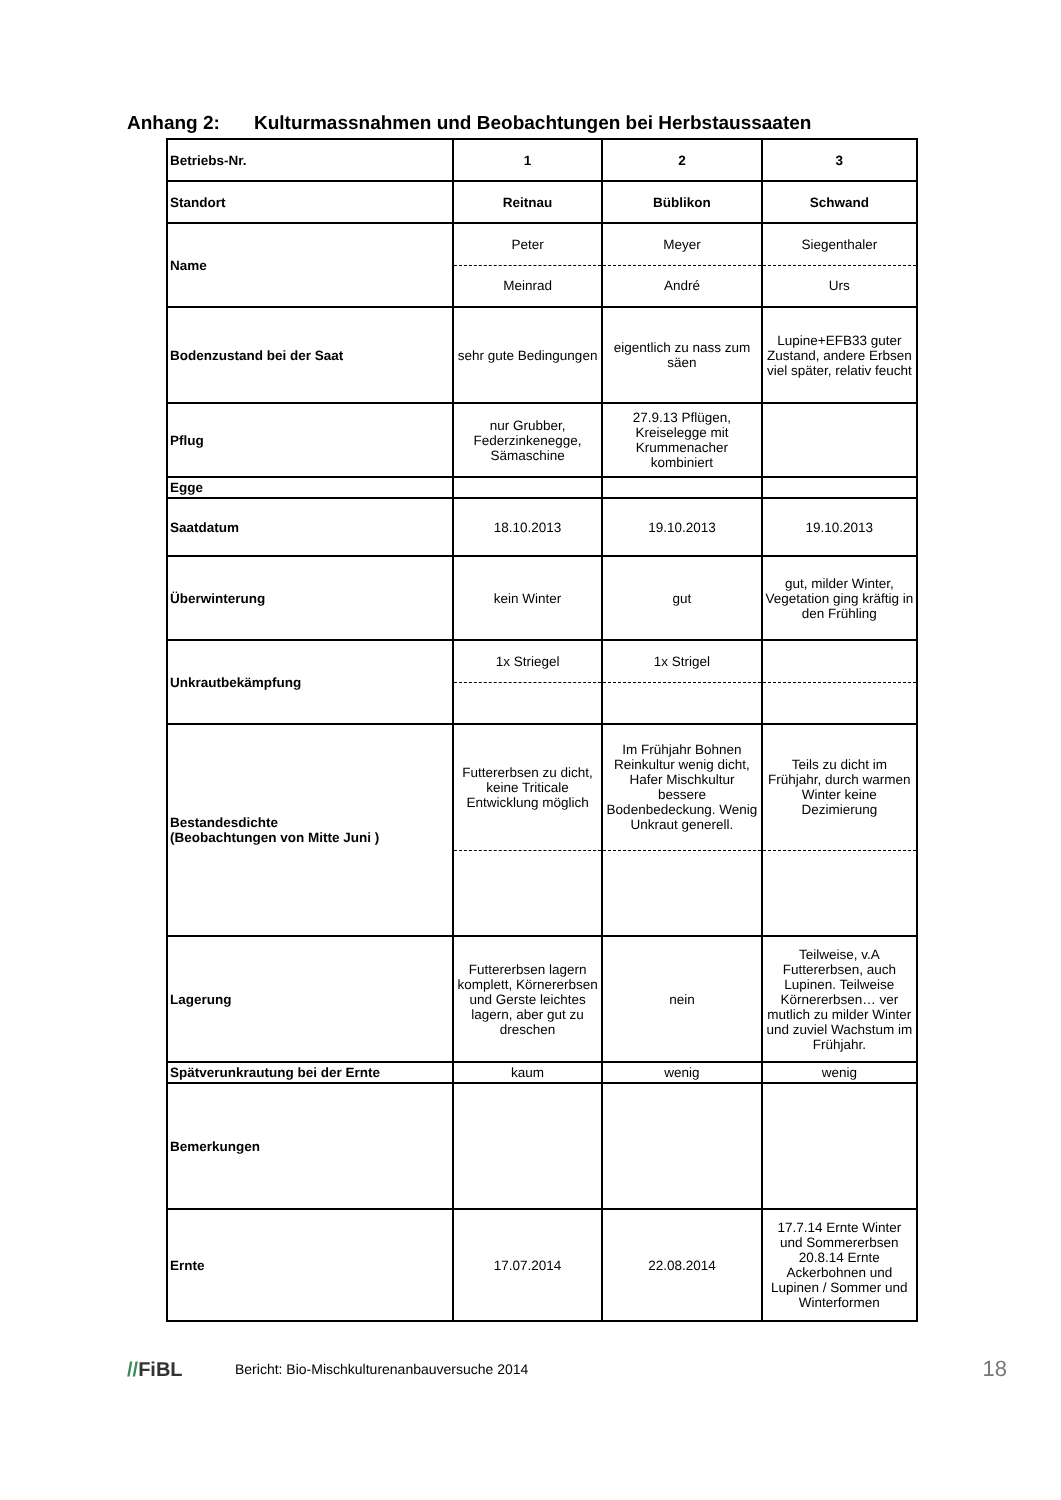Anhang 2: Kulturmassnahmen und Beobachtungen bei Herbstaussaaten
| Betriebs-Nr. | 1 | 2 | 3 |
| Standort | Reitnau | Büblikon | Schwand |
| Name | Peter | Meyer | Siegenthaler |
| | Meinrad | André | Urs |
| Bodenzustand bei der Saat | sehr gute Bedingungen | eigentlich zu nass zum säen | Lupine+EFB33 guter Zustand, andere Erbsen viel später, relativ feucht |
| Pflug | nur Grubber, Federzinkenegge, Sämaschine | 27.9.13 Pflügen, Kreiselegge mit Krummenacher kombiniert | |
| Egge | | | |
| Saatdatum | 18.10.2013 | 19.10.2013 | 19.10.2013 |
| Überwinterung | kein Winter | gut | gut, milder Winter, Vegetation ging kräftig in den Frühling |
| Unkrautbekämpfung | 1x Striegel | 1x Strigel | |
| Bestandesdichte (Beobachtungen von Mitte Juni ) | Futtererbsen zu dicht, keine Triticale Entwicklung möglich | Im Frühjahr Bohnen Reinkultur wenig dicht, Hafer Mischkultur bessere Bodenbedeckung. Wenig Unkraut generell. | Teils zu dicht im Frühjahr, durch warmen Winter keine Dezimierung |
| Lagerung | Futtererbsen lagern komplett, Körnererbsen und Gerste leichtes lagern, aber gut zu dreschen | nein | Teilweise, v.A Futtererbsen, auch Lupinen. Teilweise Körnererbsen… ver mutlich zu milder Winter und zuviel Wachstum im Frühjahr. |
| Spätverunkrautung bei der Ernte | kaum | wenig | wenig |
| Bemerkungen | | | |
| Ernte | 17.07.2014 | 22.08.2014 | 17.7.14 Ernte Winter und Sommererbsen 20.8.14 Ernte Ackerbohnen und Lupinen / Sommer und Winterformen |
//FiBL
Bericht: Bio-Mischkulturenanbauversuche 2014
18